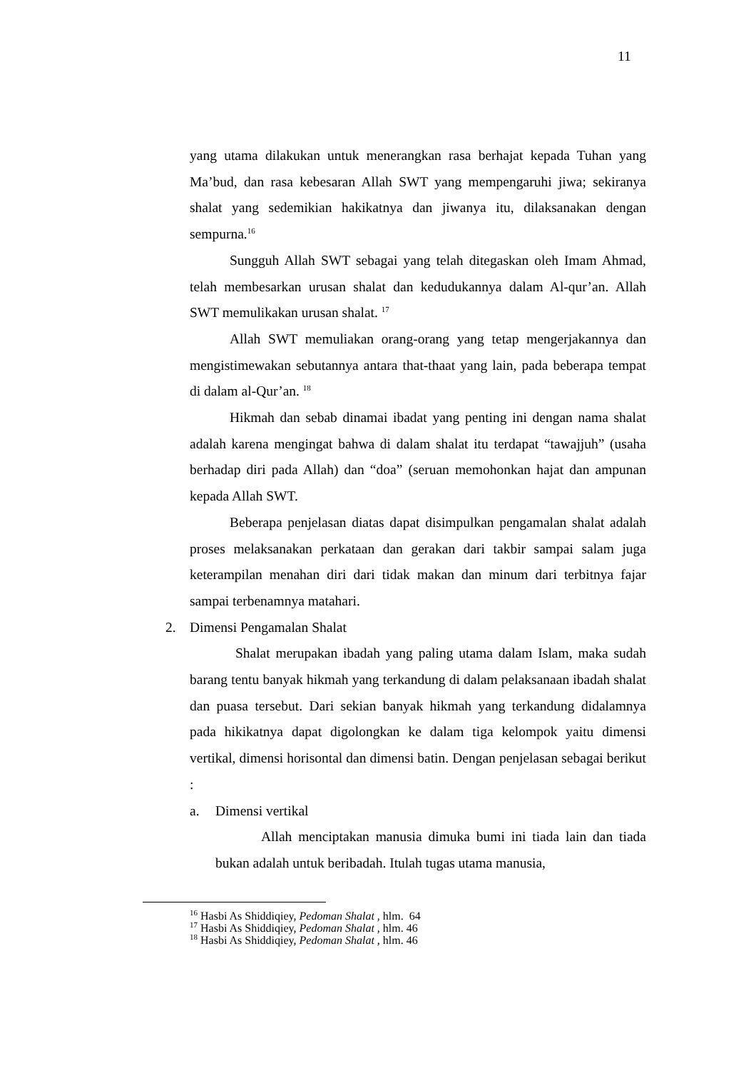11
yang utama dilakukan untuk menerangkan rasa berhajat kepada Tuhan yang Ma’bud, dan rasa kebesaran Allah SWT yang mempengaruhi jiwa; sekiranya shalat yang sedemikian hakikatnya dan jiwanya itu, dilaksanakan dengan sempurna.<sup>16</sup>
Sungguh Allah SWT sebagai yang telah ditegaskan oleh Imam Ahmad, telah membesarkan urusan shalat dan kedudukannya dalam Al-qur’an. Allah SWT memulikakan urusan shalat. <sup>17</sup>
Allah SWT memuliakan orang-orang yang tetap mengerjakannya dan mengistimewakan sebutannya antara that-thaat yang lain, pada beberapa tempat di dalam al-Qur’an. <sup>18</sup>
Hikmah dan sebab dinamai ibadat yang penting ini dengan nama shalat adalah karena mengingat bahwa di dalam shalat itu terdapat “tawajjuh” (usaha berhadap diri pada Allah) dan “doa” (seruan memohonkan hajat dan ampunan kepada Allah SWT.
Beberapa penjelasan diatas dapat disimpulkan pengamalan shalat adalah proses melaksanakan perkataan dan gerakan dari takbir sampai salam juga keterampilan menahan diri dari tidak makan dan minum dari terbitnya fajar sampai terbenamnya matahari.
2. Dimensi Pengamalan Shalat
Shalat merupakan ibadah yang paling utama dalam Islam, maka sudah barang tentu banyak hikmah yang terkandung di dalam pelaksanaan ibadah shalat dan puasa tersebut. Dari sekian banyak hikmah yang terkandung didalamnya pada hikikatnya dapat digolongkan ke dalam tiga kelompok yaitu dimensi vertikal, dimensi horisontal dan dimensi batin. Dengan penjelasan sebagai berikut :
a. Dimensi vertikal
Allah menciptakan manusia dimuka bumi ini tiada lain dan tiada bukan adalah untuk beribadah. Itulah tugas utama manusia,
<sup>16</sup> Hasbi As Shiddiqiey, Pedoman Shalat , hlm. 64
<sup>17</sup> Hasbi As Shiddiqiey, Pedoman Shalat , hlm. 46
<sup>18</sup> Hasbi As Shiddiqiey, Pedoman Shalat , hlm. 46